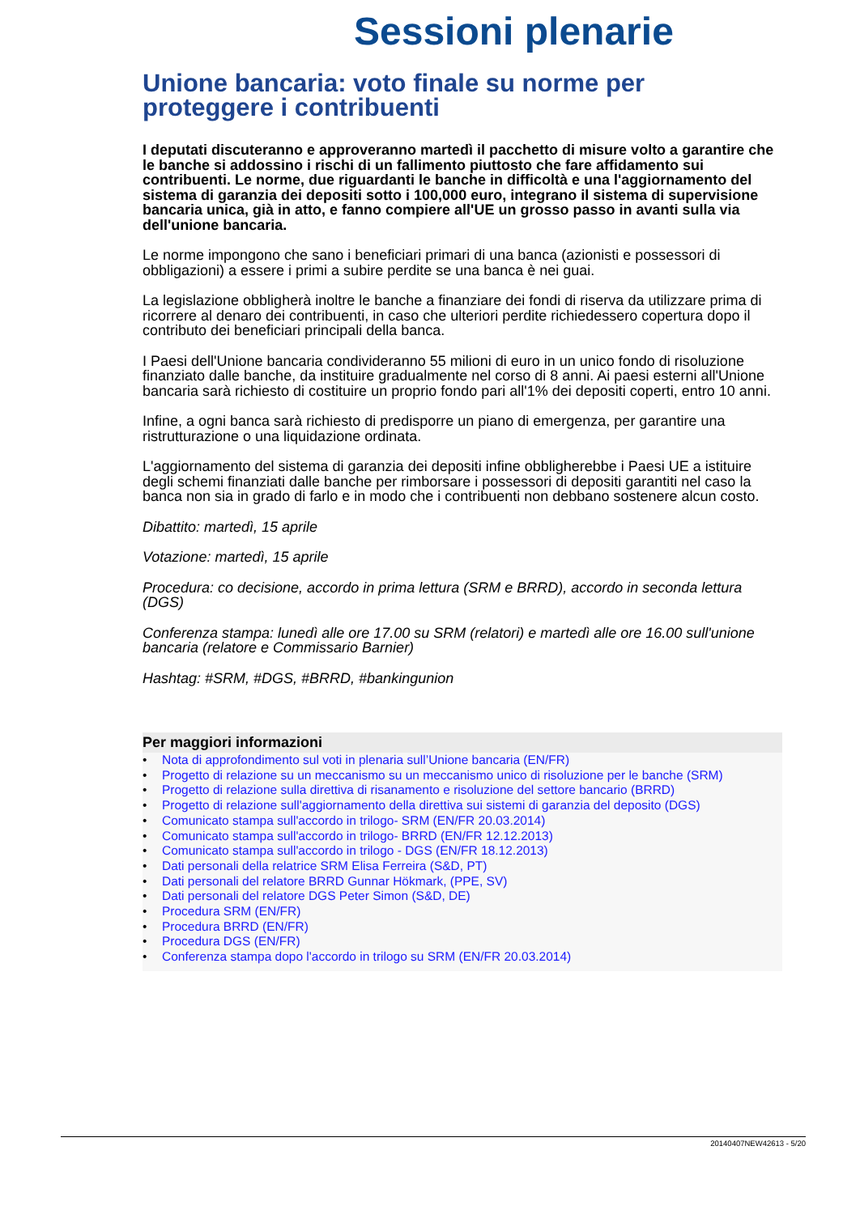Sessioni plenarie
Unione bancaria: voto finale su norme per proteggere i contribuenti
I deputati discuteranno e approveranno martedì il pacchetto di misure volto a garantire che le banche si addossino i rischi di un fallimento piuttosto che fare affidamento sui contribuenti. Le norme, due riguardanti le banche in difficoltà e una l'aggiornamento del sistema di garanzia dei depositi sotto i 100,000 euro, integrano il sistema di supervisione bancaria unica, già in atto, e fanno compiere all'UE un grosso passo in avanti sulla via dell'unione bancaria.
Le norme impongono che sano i beneficiari primari di una banca (azionisti e possessori di obbligazioni) a essere i primi a subire perdite se una banca è nei guai.
La legislazione obbligherà inoltre le banche a finanziare dei fondi di riserva da utilizzare prima di ricorrere al denaro dei contribuenti, in caso che ulteriori perdite richiedessero copertura dopo il contributo dei beneficiari principali della banca.
I Paesi dell'Unione bancaria condivideranno 55 milioni di euro in un unico fondo di risoluzione finanziato dalle banche, da instituire gradualmente nel corso di 8 anni. Ai paesi esterni all'Unione bancaria sarà richiesto di costituire un proprio fondo pari all'1% dei depositi coperti, entro 10 anni.
Infine, a ogni banca sarà richiesto di predisporre un piano di emergenza, per garantire una ristrutturazione o una liquidazione ordinata.
L'aggiornamento del sistema di garanzia dei depositi infine obbligherebbe i Paesi UE a istituire degli schemi finanziati dalle banche per rimborsare i possessori di depositi garantiti nel caso la banca non sia in grado di farlo e in modo che i contribuenti non debbano sostenere alcun costo.
Dibattito: martedì, 15 aprile
Votazione: martedì, 15 aprile
Procedura: co decisione, accordo in prima lettura (SRM e BRRD), accordo in seconda lettura (DGS)
Conferenza stampa: lunedì alle ore 17.00 su SRM (relatori) e martedì alle ore 16.00 sull'unione bancaria (relatore e Commissario Barnier)
Hashtag: #SRM, #DGS, #BRRD, #bankingunion
Per maggiori informazioni
• Nota di approfondimento sul voti in plenaria sull’Unione bancaria (EN/FR)
• Progetto di relazione su un meccanismo su un meccanismo unico di risoluzione per le banche (SRM)
• Progetto di relazione sulla direttiva di risanamento e risoluzione del settore bancario (BRRD)
• Progetto di relazione sull'aggiornamento della direttiva sui sistemi di garanzia del deposito (DGS)
• Comunicato stampa sull'accordo in trilogo- SRM (EN/FR 20.03.2014)
• Comunicato stampa sull'accordo in trilogo- BRRD (EN/FR 12.12.2013)
• Comunicato stampa sull'accordo in trilogo - DGS (EN/FR 18.12.2013)
• Dati personali della relatrice SRM Elisa Ferreira (S&D, PT)
• Dati personali del relatore BRRD Gunnar Hökmark, (PPE, SV)
• Dati personali del relatore DGS Peter Simon (S&D, DE)
• Procedura SRM (EN/FR)
• Procedura BRRD (EN/FR)
• Procedura DGS (EN/FR)
• Conferenza stampa dopo l'accordo in trilogo su SRM (EN/FR 20.03.2014)
20140407NEW42613 - 5/20